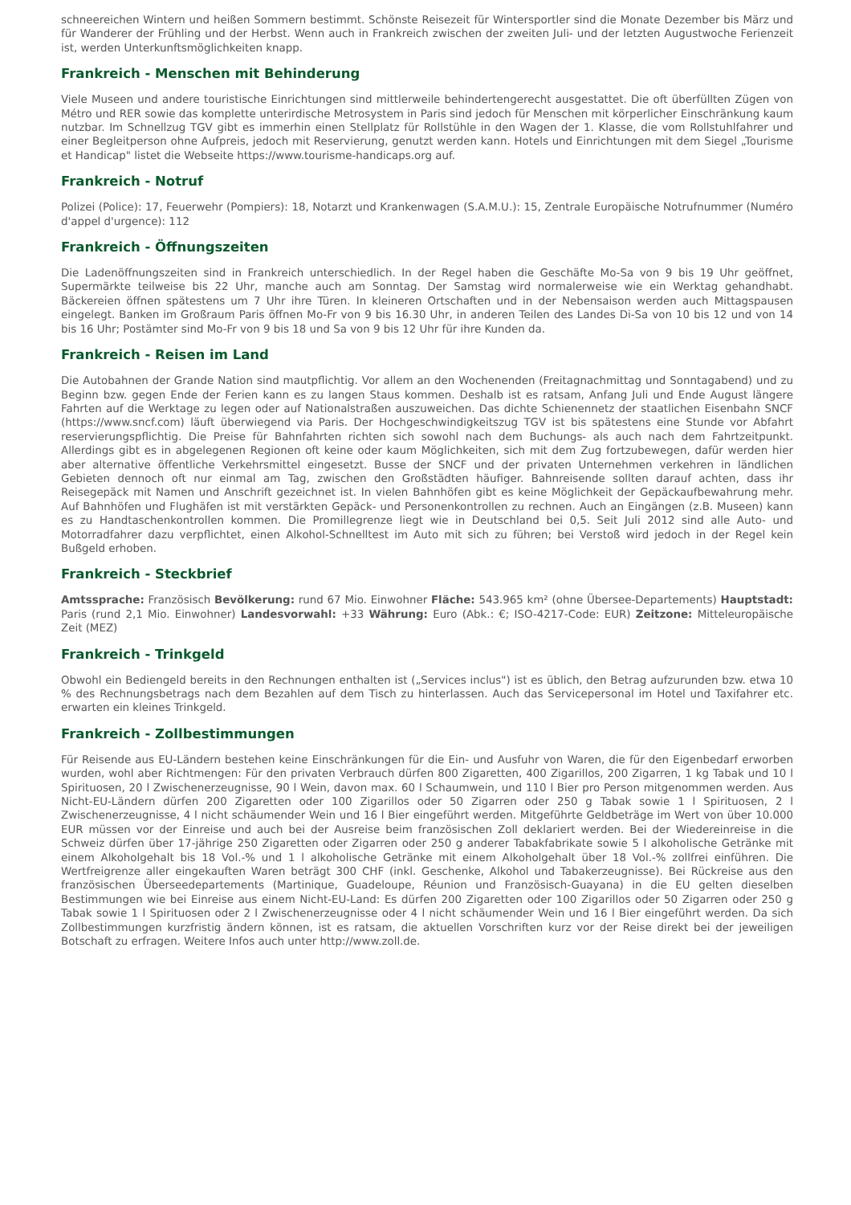schneereichen Wintern und heißen Sommern bestimmt. Schönste Reisezeit für Wintersportler sind die Monate Dezember bis März und für Wanderer der Frühling und der Herbst. Wenn auch in Frankreich zwischen der zweiten Juli- und der letzten Augustwoche Ferienzeit ist, werden Unterkunftsmöglichkeiten knapp.
Frankreich - Menschen mit Behinderung
Viele Museen und andere touristische Einrichtungen sind mittlerweile behindertengerecht ausgestattet. Die oft überfüllten Zügen von Métro und RER sowie das komplette unterirdische Metrosystem in Paris sind jedoch für Menschen mit körperlicher Einschränkung kaum nutzbar. Im Schnellzug TGV gibt es immerhin einen Stellplatz für Rollstühle in den Wagen der 1. Klasse, die vom Rollstuhlfahrer und einer Begleitperson ohne Aufpreis, jedoch mit Reservierung, genutzt werden kann. Hotels und Einrichtungen mit dem Siegel „Tourisme et Handicap" listet die Webseite https://www.tourisme-handicaps.org auf.
Frankreich - Notruf
Polizei (Police): 17, Feuerwehr (Pompiers): 18, Notarzt und Krankenwagen (S.A.M.U.): 15, Zentrale Europäische Notrufnummer (Numéro d'appel d'urgence): 112
Frankreich - Öffnungszeiten
Die Ladenöffnungszeiten sind in Frankreich unterschiedlich. In der Regel haben die Geschäfte Mo-Sa von 9 bis 19 Uhr geöffnet, Supermärkte teilweise bis 22 Uhr, manche auch am Sonntag. Der Samstag wird normalerweise wie ein Werktag gehandhabt. Bäckereien öffnen spätestens um 7 Uhr ihre Türen. In kleineren Ortschaften und in der Nebensaison werden auch Mittagspausen eingelegt. Banken im Großraum Paris öffnen Mo-Fr von 9 bis 16.30 Uhr, in anderen Teilen des Landes Di-Sa von 10 bis 12 und von 14 bis 16 Uhr; Postämter sind Mo-Fr von 9 bis 18 und Sa von 9 bis 12 Uhr für ihre Kunden da.
Frankreich - Reisen im Land
Die Autobahnen der Grande Nation sind mautpflichtig. Vor allem an den Wochenenden (Freitagnachmittag und Sonntagabend) und zu Beginn bzw. gegen Ende der Ferien kann es zu langen Staus kommen. Deshalb ist es ratsam, Anfang Juli und Ende August längere Fahrten auf die Werktage zu legen oder auf Nationalstraßen auszuweichen. Das dichte Schienennetz der staatlichen Eisenbahn SNCF (https://www.sncf.com) läuft überwiegend via Paris. Der Hochgeschwindigkeitszug TGV ist bis spätestens eine Stunde vor Abfahrt reservierungspflichtig. Die Preise für Bahnfahrten richten sich sowohl nach dem Buchungs- als auch nach dem Fahrtzeitpunkt. Allerdings gibt es in abgelegenen Regionen oft keine oder kaum Möglichkeiten, sich mit dem Zug fortzubewegen, dafür werden hier aber alternative öffentliche Verkehrsmittel eingesetzt. Busse der SNCF und der privaten Unternehmen verkehren in ländlichen Gebieten dennoch oft nur einmal am Tag, zwischen den Großstädten häufiger. Bahnreisende sollten darauf achten, dass ihr Reisegepäck mit Namen und Anschrift gezeichnet ist. In vielen Bahnhöfen gibt es keine Möglichkeit der Gepäckaufbewahrung mehr. Auf Bahnhöfen und Flughäfen ist mit verstärkten Gepäck- und Personenkontrollen zu rechnen. Auch an Eingängen (z.B. Museen) kann es zu Handtaschenkontrollen kommen. Die Promillegrenze liegt wie in Deutschland bei 0,5. Seit Juli 2012 sind alle Auto- und Motorradfahrer dazu verpflichtet, einen Alkohol-Schnelltest im Auto mit sich zu führen; bei Verstoß wird jedoch in der Regel kein Bußgeld erhoben.
Frankreich - Steckbrief
Amtssprache: Französisch Bevölkerung: rund 67 Mio. Einwohner Fläche: 543.965 km² (ohne Übersee-Departements) Hauptstadt: Paris (rund 2,1 Mio. Einwohner) Landesvorwahl: +33 Währung: Euro (Abk.: €; ISO-4217-Code: EUR) Zeitzone: Mitteleuropäische Zeit (MEZ)
Frankreich - Trinkgeld
Obwohl ein Bediengeld bereits in den Rechnungen enthalten ist („Services inclus") ist es üblich, den Betrag aufzurunden bzw. etwa 10 % des Rechnungsbetrags nach dem Bezahlen auf dem Tisch zu hinterlassen. Auch das Servicepersonal im Hotel und Taxifahrer etc. erwarten ein kleines Trinkgeld.
Frankreich - Zollbestimmungen
Für Reisende aus EU-Ländern bestehen keine Einschränkungen für die Ein- und Ausfuhr von Waren, die für den Eigenbedarf erworben wurden, wohl aber Richtmengen: Für den privaten Verbrauch dürfen 800 Zigaretten, 400 Zigarillos, 200 Zigarren, 1 kg Tabak und 10 l Spirituosen, 20 l Zwischenerzeugnisse, 90 l Wein, davon max. 60 l Schaumwein, und 110 l Bier pro Person mitgenommen werden. Aus Nicht-EU-Ländern dürfen 200 Zigaretten oder 100 Zigarillos oder 50 Zigarren oder 250 g Tabak sowie 1 l Spirituosen, 2 l Zwischenerzeugnisse, 4 l nicht schäumender Wein und 16 l Bier eingeführt werden. Mitgeführte Geldbeträge im Wert von über 10.000 EUR müssen vor der Einreise und auch bei der Ausreise beim französischen Zoll deklariert werden. Bei der Wiedereinreise in die Schweiz dürfen über 17-jährige 250 Zigaretten oder Zigarren oder 250 g anderer Tabakfabrikate sowie 5 l alkoholische Getränke mit einem Alkoholgehalt bis 18 Vol.-% und 1 l alkoholische Getränke mit einem Alkoholgehalt über 18 Vol.-% zollfrei einführen. Die Wertfreigrenze aller eingekauften Waren beträgt 300 CHF (inkl. Geschenke, Alkohol und Tabakerzeugnisse). Bei Rückreise aus den französischen Überseedepartements (Martinique, Guadeloupe, Réunion und Französisch-Guayana) in die EU gelten dieselben Bestimmungen wie bei Einreise aus einem Nicht-EU-Land: Es dürfen 200 Zigaretten oder 100 Zigarillos oder 50 Zigarren oder 250 g Tabak sowie 1 l Spirituosen oder 2 l Zwischenerzeugnisse oder 4 l nicht schäumender Wein und 16 l Bier eingeführt werden. Da sich Zollbestimmungen kurzfristig ändern können, ist es ratsam, die aktuellen Vorschriften kurz vor der Reise direkt bei der jeweiligen Botschaft zu erfragen. Weitere Infos auch unter http://www.zoll.de.